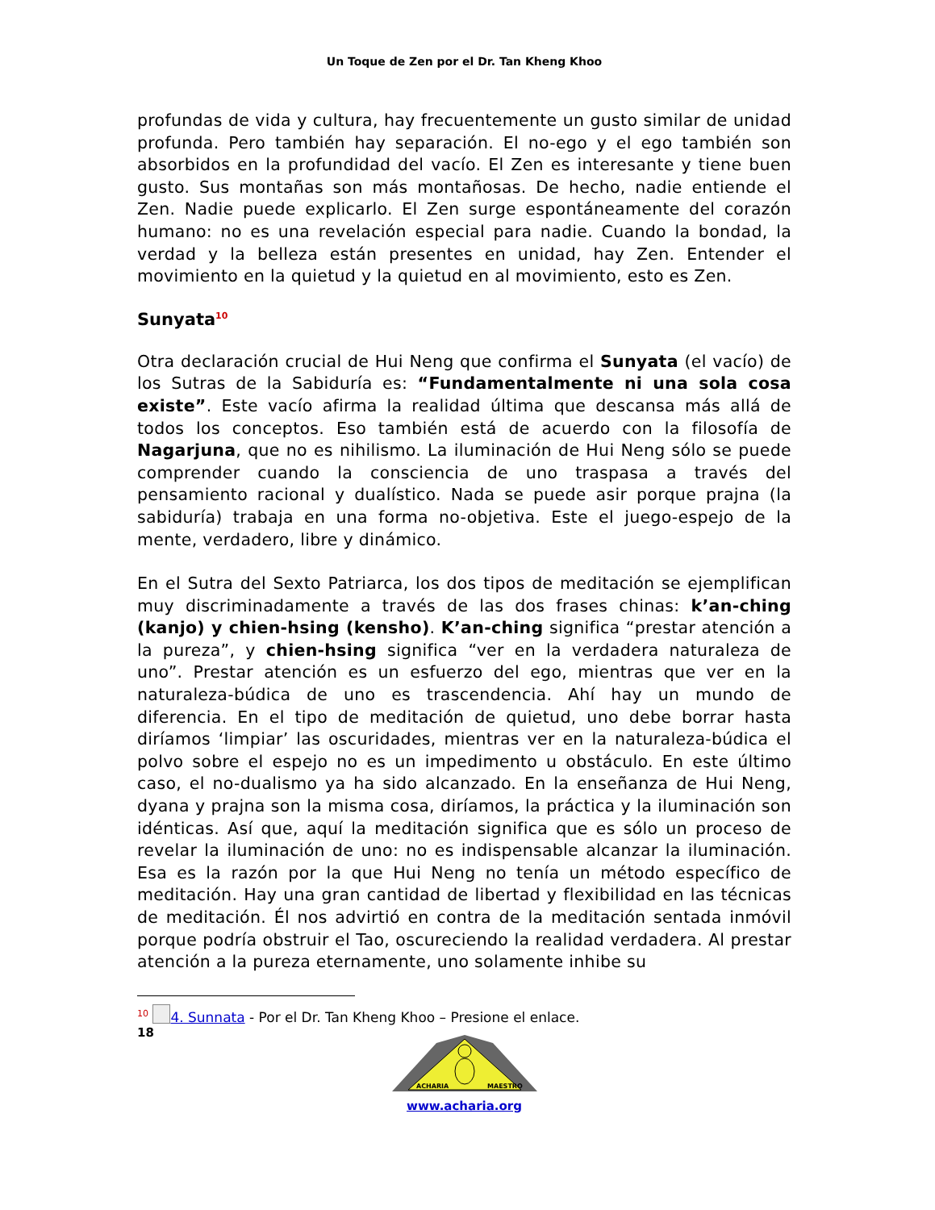Un Toque de Zen por el Dr. Tan Kheng Khoo
profundas de vida y cultura, hay frecuentemente un gusto similar de unidad profunda. Pero también hay separación. El no-ego y el ego también son absorbidos en la profundidad del vacío. El Zen es interesante y tiene buen gusto. Sus montañas son más montañosas. De hecho, nadie entiende el Zen. Nadie puede explicarlo. El Zen surge espontáneamente del corazón humano: no es una revelación especial para nadie. Cuando la bondad, la verdad y la belleza están presentes en unidad, hay Zen. Entender el movimiento en la quietud y la quietud en al movimiento, esto es Zen.
Sunyata<sup>10</sup>
Otra declaración crucial de Hui Neng que confirma el Sunyata (el vacío) de los Sutras de la Sabiduría es: “Fundamentalmente ni una sola cosa existe”. Este vacío afirma la realidad última que descansa más allá de todos los conceptos. Eso también está de acuerdo con la filosofía de Nagarjuna, que no es nihilismo. La iluminación de Hui Neng sólo se puede comprender cuando la consciencia de uno traspasa a través del pensamiento racional y dualístico. Nada se puede asir porque prajna (la sabiduría) trabaja en una forma no-objetiva. Este el juego-espejo de la mente, verdadero, libre y dinámico.
En el Sutra del Sexto Patriarca, los dos tipos de meditación se ejemplifican muy discriminadamente a través de las dos frases chinas: k’an-ching (kanjo) y chien-hsing (kensho). K’an-ching significa “prestar atención a la pureza”, y chien-hsing significa “ver en la verdadera naturaleza de uno”. Prestar atención es un esfuerzo del ego, mientras que ver en la naturaleza-búdica de uno es trascendencia. Ahí hay un mundo de diferencia. En el tipo de meditación de quietud, uno debe borrar hasta diríamos ‘limpiar’ las oscuridades, mientras ver en la naturaleza-búdica el polvo sobre el espejo no es un impedimento u obstáculo. En este último caso, el no-dualismo ya ha sido alcanzado. En la enseñanza de Hui Neng, dyana y prajna son la misma cosa, diríamos, la práctica y la iluminación son idénticas. Así que, aquí la meditación significa que es sólo un proceso de revelar la iluminación de uno: no es indispensable alcanzar la iluminación. Esa es la razón por la que Hui Neng no tenía un método específico de meditación. Hay una gran cantidad de libertad y flexibilidad en las técnicas de meditación. Él nos advirtió en contra de la meditación sentada inmóvil porque podría obstruir el Tao, oscureciendo la realidad verdadera. Al prestar atención a la pureza eternamente, uno solamente inhibe su
<sup>10</sup> 4. Sunnata - Por el Dr. Tan Kheng Khoo – Presione el enlace.
18
ACHARIA
MAESTRO
www.acharia.org